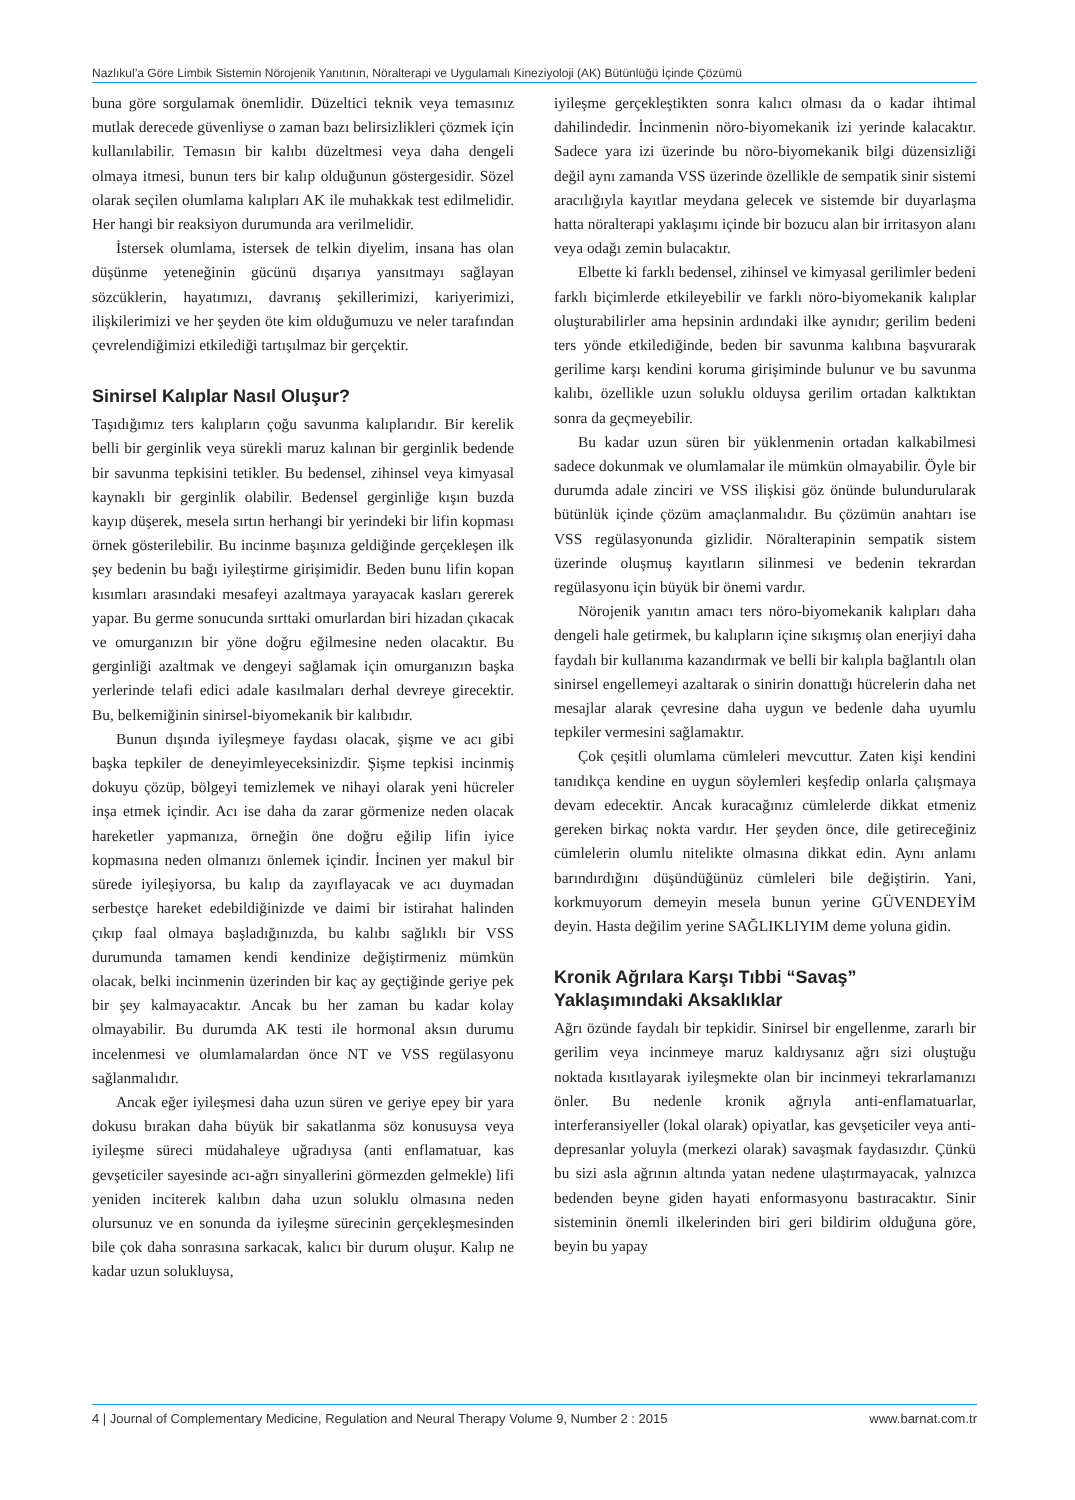Nazlıkul’a Göre Limbik Sistemin Nörojenik Yanıtının, Nöralterapi ve Uygulamalı Kineziyoloji (AK) Bütünlüğü İçinde Çözümü
buna göre sorgulamak önemlidir. Düzeltici teknik veya temasınız mutlak derecede güvenliyse o zaman bazı belirsizlikleri çözmek için kullanılabilir. Temasın bir kalıbı düzeltmesi veya daha dengeli olmaya itmesi, bunun ters bir kalıp olduğunun göstergesidir. Sözel olarak seçilen olumlama kalıpları AK ile muhakkak test edilmelidir. Her hangi bir reaksiyon durumunda ara verilmelidir.
İstersek olumlama, istersek de telkin diyelim, insana has olan düşünme yeteneğinin gücünü dışarıya yansıtmayı sağlayan sözcüklerin, hayatımızı, davranış şekillerimizi, kariyerimizi, ilişkilerimizi ve her şeyden öte kim olduğumuzu ve neler tarafından çevrelendiğimizi etkilediği tartışılmaz bir gerçektir.
Sinirsel Kalıplar Nasıl Oluşur?
Taşıdığımız ters kalıpların çoğu savunma kalıplarıdır. Bir kerelik belli bir gerginlik veya sürekli maruz kalınan bir gerginlik bedende bir savunma tepkisini tetikler. Bu bedensel, zihinsel veya kimyasal kaynaklı bir gerginlik olabilir. Bedensel gerginliğe kışın buzda kayıp düşerek, mesela sırtın herhangi bir yerindeki bir lifin kopması örnek gösterilebilir. Bu incinme başınıza geldiğinde gerçekleşen ilk şey bedenin bu bağı iyileştirme girişimidir. Beden bunu lifin kopan kısımları arasındaki mesafeyi azaltmaya yarayacak kasları gererek yapar. Bu germe sonucunda sırttaki omurlardan biri hizadan çıkacak ve omurganızın bir yöne doğru eğilmesine neden olacaktır. Bu gerginliği azaltmak ve dengeyi sağlamak için omurganızın başka yerlerinde telafi edici adale kasılmaları derhal devreye girecektir. Bu, belkemiğinin sinirsel-biyomekanik bir kalıbıdır.
Bunun dışında iyileşmeye faydası olacak, şişme ve acı gibi başka tepkiler de deneyimleyeceksinizdir. Şişme tepkisi incinmiş dokuyu çözüp, bölgeyi temizlemek ve nihayi olarak yeni hücreler inşa etmek içindir. Acı ise daha da zarar görmenize neden olacak hareketler yapmanıza, örneğin öne doğru eğilip lifin iyice kopmasına neden olmanızı önlemek içindir. İncinen yer makul bir sürede iyileşiyorsa, bu kalıp da zayıflayacak ve acı duymadan serbestçe hareket edebildiğinizde ve daimi bir istirahat halinden çıkıp faal olmaya başladığınızda, bu kalıbı sağlıklı bir VSS durumunda tamamen kendi kendinize değiştirmeniz mümkün olacak, belki incinmenin üzerinden bir kaç ay geçtiğinde geriye pek bir şey kalmayacaktır. Ancak bu her zaman bu kadar kolay olmayabilir. Bu durumda AK testi ile hormonal aksın durumu incelenmesi ve olumlamalardan önce NT ve VSS regülasyonu sağlanmalıdır.
Ancak eğer iyileşmesi daha uzun süren ve geriye epey bir yara dokusu bırakan daha büyük bir sakatlanma söz konusuysa veya iyileşme süreci müdahaleye uğradıysa (anti enflamatuar, kas gevşeticiler sayesinde acı-ağrı sinyallerini görmezden gelmekle) lifi yeniden inciterek kalıbın daha uzun soluklu olmasına neden olursunuz ve en sonunda da iyileşme sürecinin gerçekleşmesinden bile çok daha sonrasına sarkacak, kalıcı bir durum oluşur. Kalıp ne kadar uzun solukluysa,
iyileşme gerçekleştikten sonra kalıcı olması da o kadar ihtimal dahilindedir. İncinmenin nöro-biyomekanik izi yerinde kalacaktır. Sadece yara izi üzerinde bu nöro-biyomekanik bilgi düzensizliği değil aynı zamanda VSS üzerinde özellikle de sempatik sinir sistemi aracılığıyla kayıtlar meydana gelecek ve sistemde bir duyarlaşma hatta nöralterapi yaklaşımı içinde bir bozucu alan bir irritasyon alanı veya odağı zemin bulacaktır.
Elbette ki farklı bedensel, zihinsel ve kimyasal gerilimler bedeni farklı biçimlerde etkileyebilir ve farklı nöro-biyomekanik kalıplar oluşturabilirler ama hepsinin ardındaki ilke aynıdır; gerilim bedeni ters yönde etkilediğinde, beden bir savunma kalıbına başvurarak gerilime karşı kendini koruma girişiminde bulunur ve bu savunma kalıbı, özellikle uzun soluklu olduysa gerilim ortadan kalktıktan sonra da geçmeyebilir.
Bu kadar uzun süren bir yüklenmenin ortadan kalkabilmesi sadece dokunmak ve olumlamalar ile mümkün olmayabilir. Öyle bir durumda adale zinciri ve VSS ilişkisi göz önünde bulundurularak bütünlük içinde çözüm amaçlanmalıdır. Bu çözümün anahtarı ise VSS regülasyonunda gizlidir. Nöralterapinin sempatik sistem üzerinde oluşmuş kayıtların silinmesi ve bedenin tekrardan regülasyonu için büyük bir önemi vardır.
Nörojenik yanıtın amacı ters nöro-biyomekanik kalıpları daha dengeli hale getirmek, bu kalıpların içine sıkışmış olan enerjiyi daha faydalı bir kullanıma kazandırmak ve belli bir kalıpla bağlantılı olan sinirsel engellemeyi azaltarak o sinirin donattığı hücrelerin daha net mesajlar alarak çevresine daha uygun ve bedenle daha uyumlu tepkiler vermesini sağlamaktır.
Çok çeşitli olumlama cümleleri mevcuttur. Zaten kişi kendini tanıdıkça kendine en uygun söylemleri keşfedip onlarla çalışmaya devam edecektir. Ancak kuracağınız cümlelerde dikkat etmeniz gereken birkaç nokta vardır. Her şeyden önce, dile getireceğiniz cümlelerin olumlu nitelikte olmasına dikkat edin. Aynı anlamı barındırdığını düşündüğünüz cümleleri bile değiştirin. Yani, korkmuyorum demeyin mesela bunun yerine GÜVENDEYİM deyin. Hasta değilim yerine SAĞLIKLIYIM deme yoluna gidin.
Kronik Ağrılara Karşı Tıbbi “Savaş” Yaklaşımındaki Aksaklıklar
Ağrı özünde faydalı bir tepkidir. Sinirsel bir engellenme, zararlı bir gerilim veya incinmeye maruz kaldıysanız ağrı sizi oluştuğu noktada kısıtlayarak iyileşmekte olan bir incinmeyi tekrarlamanızı önler. Bu nedenle kronik ağrıyla anti-enflamatuarlar, interferansiyeller (lokal olarak) opiyatlar, kas gevşeticiler veya anti-depresanlar yoluyla (merkezi olarak) savaşmak faydasızdır. Çünkü bu sizi asla ağrının altında yatan nedene ulaştırmayacak, yalnızca bedenden beyne giden hayati enformasyonu bastıracaktır. Sinir sisteminin önemli ilkelerinden biri geri bildirim olduğuna göre, beyin bu yapay
4 | Journal of Complementary Medicine, Regulation and Neural Therapy Volume 9, Number 2 : 2015 www.barnat.com.tr